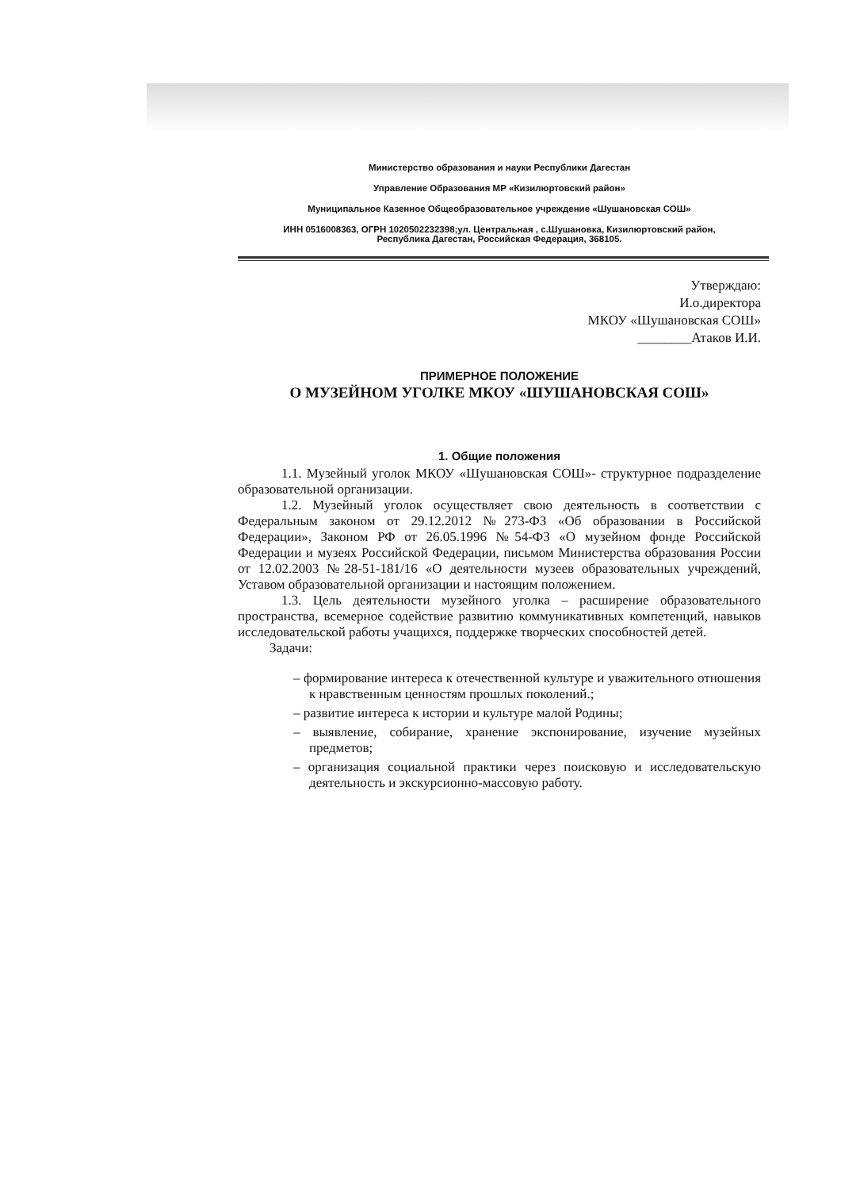Министерство образования и науки Республики Дагестан
Управление Образования МР «Кизилюртовский район»
Муниципальное Казенное Общеобразовательное учреждение «Шушановская СОШ»
ИНН 0516008363, ОГРН 1020502232398;ул. Центральная , с.Шушановка, Кизилюртовский район,
Республика Дагестан, Российская Федерация, 368105.
Утверждаю:
И.о.директора
МКОУ «Шушановская СОШ»
________Атаков И.И.
ПРИМЕРНОЕ ПОЛОЖЕНИЕ
О МУЗЕЙНОМ УГОЛКЕ МКОУ «ШУШАНОВСКАЯ СОШ»
1. Общие положения
1.1. Музейный уголок МКОУ «Шушановская СОШ»- структурное подразделение образовательной организации.
1.2. Музейный уголок осуществляет свою деятельность в соответствии с Федеральным законом от 29.12.2012 №273-ФЗ «Об образовании в Российской Федерации», Законом РФ от 26.05.1996 №54-ФЗ «О музейном фонде Российской Федерации и музеях Российской Федерации, письмом Министерства образования России от 12.02.2003 №28-51-181/16 «О деятельности музеев образовательных учреждений, Уставом образовательной организации и настоящим положением.
1.3. Цель деятельности музейного уголка – расширение образовательного пространства, всемерное содействие развитию коммуникативных компетенций, навыков исследовательской работы учащихся, поддержке творческих способностей детей.
Задачи:
– формирование интереса к отечественной культуре и уважительного отношения к нравственным ценностям прошлых поколений.;
– развитие интереса к истории и культуре малой Родины;
– выявление, собирание, хранение экспонирование, изучение музейных предметов;
– организация социальной практики через поисковую и исследовательскую деятельность и экскурсионно-массовую работу.